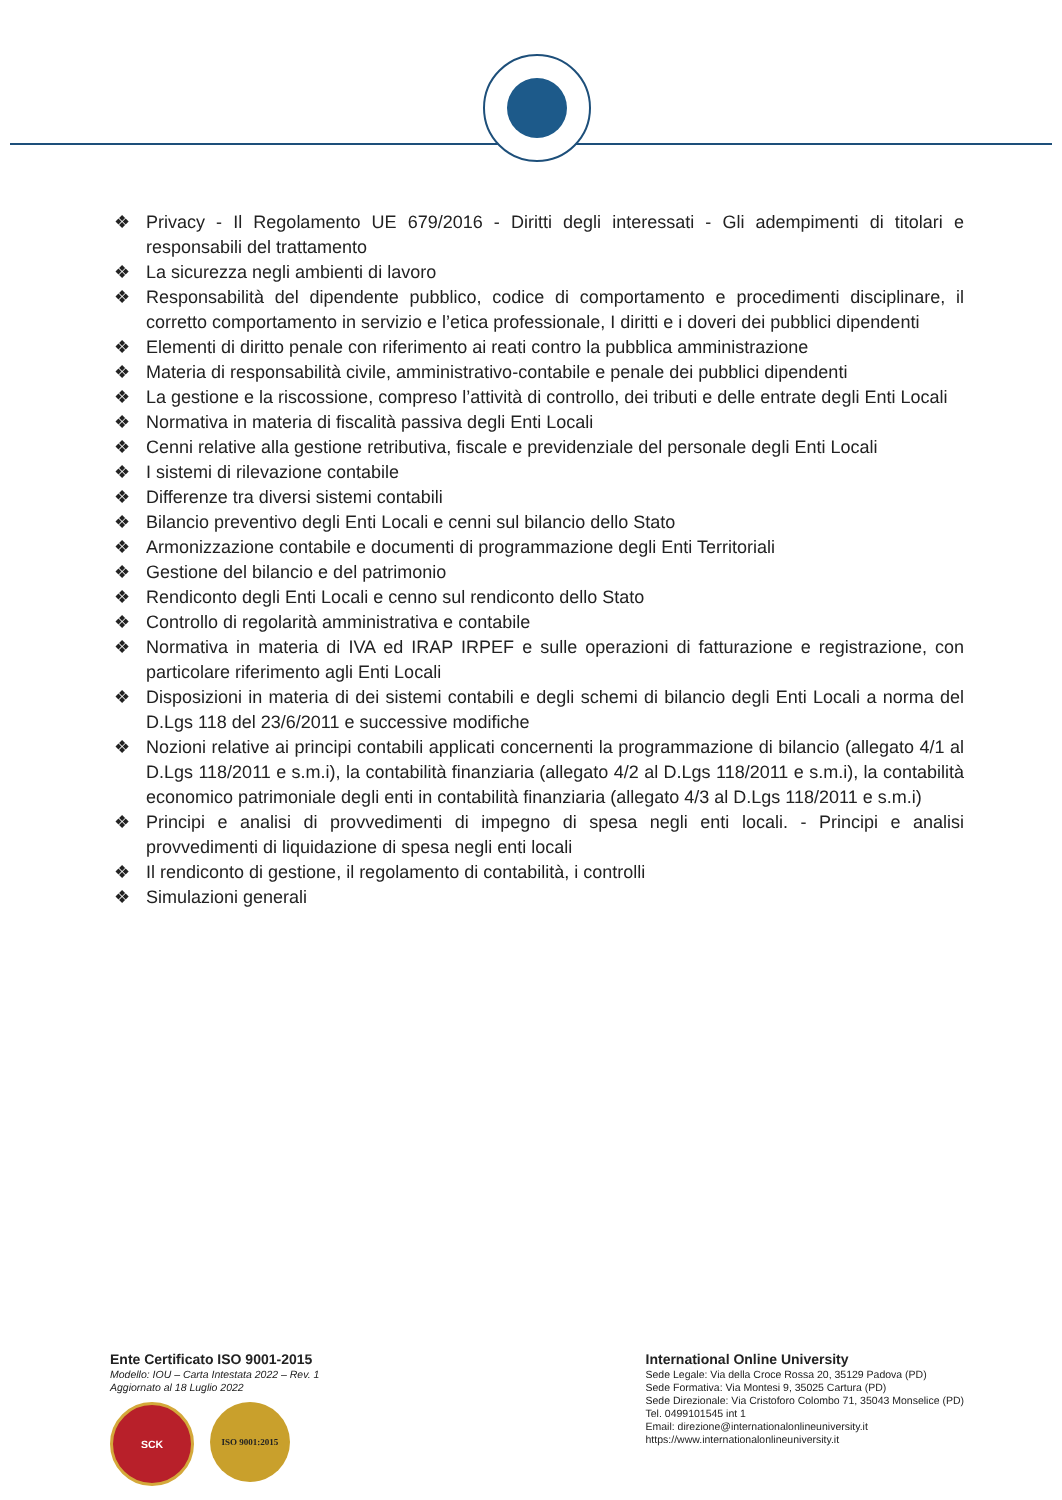❖ Privacy - Il Regolamento UE 679/2016 - Diritti degli interessati - Gli adempimenti di titolari e responsabili del trattamento
❖ La sicurezza negli ambienti di lavoro
❖ Responsabilità del dipendente pubblico, codice di comportamento e procedimenti disciplinare, il corretto comportamento in servizio e l’etica professionale, I diritti e i doveri dei pubblici dipendenti
❖ Elementi di diritto penale con riferimento ai reati contro la pubblica amministrazione
❖ Materia di responsabilità civile, amministrativo-contabile e penale dei pubblici dipendenti
❖ La gestione e la riscossione, compreso l’attività di controllo, dei tributi e delle entrate degli Enti Locali
❖ Normativa in materia di fiscalità passiva degli Enti Locali
❖ Cenni relative alla gestione retributiva, fiscale e previdenziale del personale degli Enti Locali
❖ I sistemi di rilevazione contabile
❖ Differenze tra diversi sistemi contabili
❖ Bilancio preventivo degli Enti Locali e cenni sul bilancio dello Stato
❖ Armonizzazione contabile e documenti di programmazione degli Enti Territoriali
❖ Gestione del bilancio e del patrimonio
❖ Rendiconto degli Enti Locali e cenno sul rendiconto dello Stato
❖ Controllo di regolarità amministrativa e contabile
❖ Normativa in materia di IVA ed IRAP IRPEF e sulle operazioni di fatturazione e registrazione, con particolare riferimento agli Enti Locali
❖ Disposizioni in materia di dei sistemi contabili e degli schemi di bilancio degli Enti Locali a norma del D.Lgs 118 del 23/6/2011 e successive modifiche
❖ Nozioni relative ai principi contabili applicati concernenti la programmazione di bilancio (allegato 4/1 al D.Lgs 118/2011 e s.m.i), la contabilità finanziaria (allegato 4/2 al D.Lgs 118/2011 e s.m.i), la contabilità economico patrimoniale degli enti in contabilità finanziaria (allegato 4/3 al D.Lgs 118/2011 e s.m.i)
❖ Principi e analisi di provvedimenti di impegno di spesa negli enti locali. - Principi e analisi provvedimenti di liquidazione di spesa negli enti locali
❖ Il rendiconto di gestione, il regolamento di contabilità, i controlli
❖ Simulazioni generali
Ente Certificato ISO 9001-2015
Modello: IOU – Carta Intestata 2022 – Rev. 1
Aggiornato al 18 Luglio 2022
SCK
ISO 9001:2015
International Online University
Sede Legale: Via della Croce Rossa 20, 35129 Padova (PD)
Sede Formativa: Via Montesi 9, 35025 Cartura (PD)
Sede Direzionale: Via Cristoforo Colombo 71, 35043 Monselice (PD)
Tel. 0499101545 int 1
Email: direzione@internationalonlineuniversity.it
https://www.internationalonlineuniversity.it